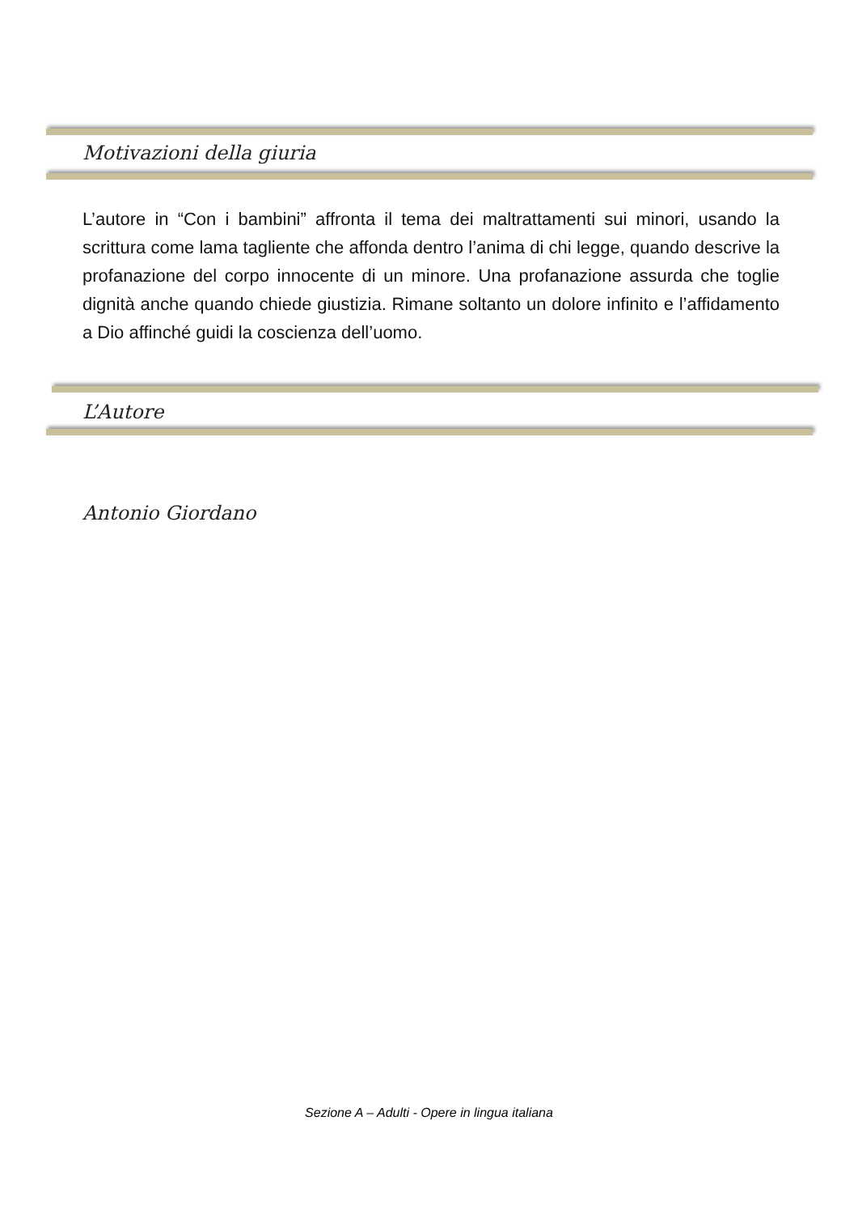Motivazioni della giuria
L’autore in “Con i bambini” affronta il tema dei maltrattamenti sui minori, usando la scrittura come lama tagliente che affonda dentro l’anima di chi legge, quando descrive la profanazione del corpo innocente di un minore. Una profanazione assurda che toglie dignità anche quando chiede giustizia. Rimane soltanto un dolore infinito e l’affidamento a Dio affinché guidi la coscienza dell’uomo.
L’Autore
Antonio Giordano
Sezione A – Adulti - Opere in lingua italiana